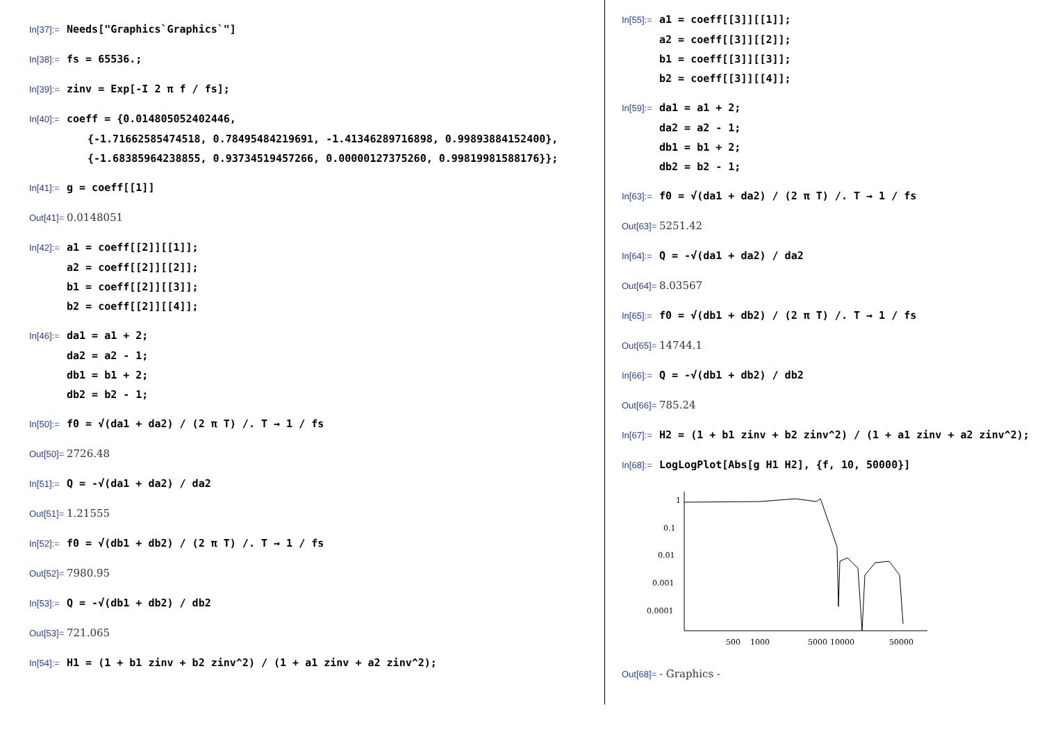In[37]:= Needs["Graphics`Graphics`"]
In[38]:= fs = 65536.;
In[39]:= zinv = Exp[-I 2 π f / fs];
In[40]:= coeff = {0.014805052402446,
{-1.71662585474518, 0.78495484219691, -1.41346289716898, 0.99893884152400},
{-1.68385964238855, 0.93734519457266, 0.00000127375260, 0.99819981588176}};
In[41]:= g = coeff[[1]]
Out[41]= 0.0148051
In[42]:= a1 = coeff[[2]][[1]];
a2 = coeff[[2]][[2]];
b1 = coeff[[2]][[3]];
b2 = coeff[[2]][[4]];
In[46]:= da1 = a1 + 2;
da2 = a2 - 1;
db1 = b1 + 2;
db2 = b2 - 1;
In[50]:= f0 = √(da1 + da2) / (2 π T) /. T → 1 / fs
Out[50]= 2726.48
In[51]:= Q = -√(da1 + da2) / da2
Out[51]= 1.21555
In[52]:= f0 = √(db1 + db2) / (2 π T) /. T → 1 / fs
Out[52]= 7980.95
In[53]:= Q = -√(db1 + db2) / db2
Out[53]= 721.065
In[54]:= H1 = (1 + b1 zinv + b2 zinv^2) / (1 + a1 zinv + a2 zinv^2);
In[55]:= a1 = coeff[[3]][[1]];
a2 = coeff[[3]][[2]];
b1 = coeff[[3]][[3]];
b2 = coeff[[3]][[4]];
In[59]:= da1 = a1 + 2;
da2 = a2 - 1;
db1 = b1 + 2;
db2 = b2 - 1;
In[63]:= f0 = √(da1 + da2) / (2 π T) /. T → 1 / fs
Out[63]= 5251.42
In[64]:= Q = -√(da1 + da2) / da2
Out[64]= 8.03567
In[65]:= f0 = √(db1 + db2) / (2 π T) /. T → 1 / fs
Out[65]= 14744.1
In[66]:= Q = -√(db1 + db2) / db2
Out[66]= 785.24
In[67]:= H2 = (1 + b1 zinv + b2 zinv^2) / (1 + a1 zinv + a2 zinv^2);
In[68]:= LogLogPlot[Abs[g H1 H2], {f, 10, 50000}]
1
0.1
0.01
0.001
0.0001
500
1000
5000
10000
50000
Out[68]= - Graphics -